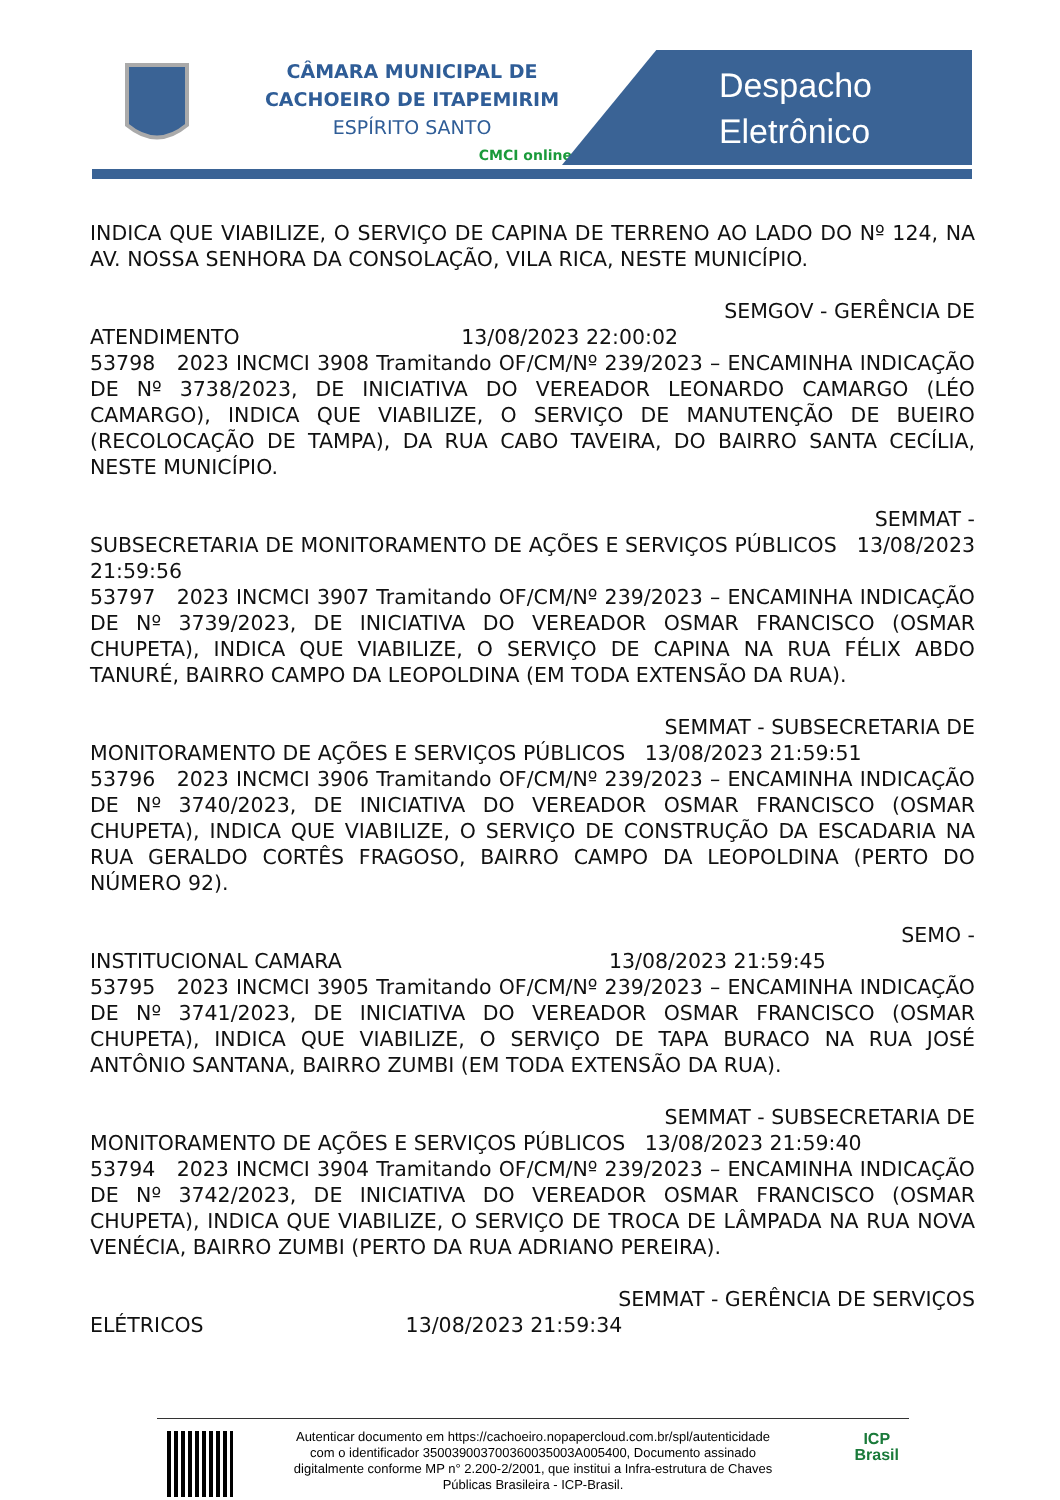CÂMARA MUNICIPAL DE
CACHOEIRO DE ITAPEMIRIM
ESPÍRITO SANTO
CMCI online
Despacho
Eletrônico
INDICA QUE VIABILIZE, O SERVIÇO DE CAPINA DE TERRENO AO LADO DO Nº 124, NA AV. NOSSA SENHORA DA CONSOLAÇÃO, VILA RICA, NESTE MUNICÍPIO.
SEMGOV - GERÊNCIA DE
ATENDIMENTO 13/08/2023 22:00:02
53798 2023 INCMCI 3908 Tramitando OF/CM/Nº 239/2023 – ENCAMINHA INDICAÇÃO DE Nº 3738/2023, DE INICIATIVA DO VEREADOR LEONARDO CAMARGO (LÉO CAMARGO), INDICA QUE VIABILIZE, O SERVIÇO DE MANUTENÇÃO DE BUEIRO (RECOLOCAÇÃO DE TAMPA), DA RUA CABO TAVEIRA, DO BAIRRO SANTA CECÍLIA, NESTE MUNICÍPIO.
SEMMAT -
SUBSECRETARIA DE MONITORAMENTO DE AÇÕES E SERVIÇOS PÚBLICOS 13/08/2023 21:59:56
53797 2023 INCMCI 3907 Tramitando OF/CM/Nº 239/2023 – ENCAMINHA INDICAÇÃO DE Nº 3739/2023, DE INICIATIVA DO VEREADOR OSMAR FRANCISCO (OSMAR CHUPETA), INDICA QUE VIABILIZE, O SERVIÇO DE CAPINA NA RUA FÉLIX ABDO TANURÉ, BAIRRO CAMPO DA LEOPOLDINA (EM TODA EXTENSÃO DA RUA).
SEMMAT - SUBSECRETARIA DE
MONITORAMENTO DE AÇÕES E SERVIÇOS PÚBLICOS 13/08/2023 21:59:51
53796 2023 INCMCI 3906 Tramitando OF/CM/Nº 239/2023 – ENCAMINHA INDICAÇÃO DE Nº 3740/2023, DE INICIATIVA DO VEREADOR OSMAR FRANCISCO (OSMAR CHUPETA), INDICA QUE VIABILIZE, O SERVIÇO DE CONSTRUÇÃO DA ESCADARIA NA RUA GERALDO CORTÊS FRAGOSO, BAIRRO CAMPO DA LEOPOLDINA (PERTO DO NÚMERO 92).
SEMO -
INSTITUCIONAL CAMARA 13/08/2023 21:59:45
53795 2023 INCMCI 3905 Tramitando OF/CM/Nº 239/2023 – ENCAMINHA INDICAÇÃO DE Nº 3741/2023, DE INICIATIVA DO VEREADOR OSMAR FRANCISCO (OSMAR CHUPETA), INDICA QUE VIABILIZE, O SERVIÇO DE TAPA BURACO NA RUA JOSÉ ANTÔNIO SANTANA, BAIRRO ZUMBI (EM TODA EXTENSÃO DA RUA).
SEMMAT - SUBSECRETARIA DE
MONITORAMENTO DE AÇÕES E SERVIÇOS PÚBLICOS 13/08/2023 21:59:40
53794 2023 INCMCI 3904 Tramitando OF/CM/Nº 239/2023 – ENCAMINHA INDICAÇÃO DE Nº 3742/2023, DE INICIATIVA DO VEREADOR OSMAR FRANCISCO (OSMAR CHUPETA), INDICA QUE VIABILIZE, O SERVIÇO DE TROCA DE LÂMPADA NA RUA NOVA VENÉCIA, BAIRRO ZUMBI (PERTO DA RUA ADRIANO PEREIRA).
SEMMAT - GERÊNCIA DE SERVIÇOS
ELÉTRICOS 13/08/2023 21:59:34
Autenticar documento em https://cachoeiro.nopapercloud.com.br/spl/autenticidade
com o identificador 350039003700360035003A005400, Documento assinado
digitalmente conforme MP n° 2.200-2/2001, que institui a Infra-estrutura de Chaves
Públicas Brasileira - ICP-Brasil.
ICP
Brasil